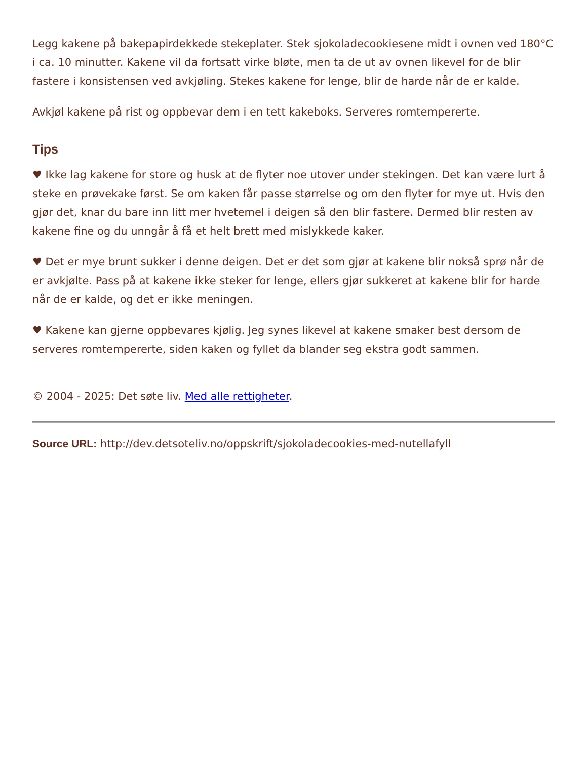Legg kakene på bakepapirdekkede stekeplater. Stek sjokoladecookiesene midt i ovnen ved 180°C i ca. 10 minutter. Kakene vil da fortsatt virke bløte, men ta de ut av ovnen likevel for de blir fastere i konsistensen ved avkjøling. Stekes kakene for lenge, blir de harde når de er kalde.
Avkjøl kakene på rist og oppbevar dem i en tett kakeboks. Serveres romtempererte.
Tips
♥ Ikke lag kakene for store og husk at de flyter noe utover under stekingen. Det kan være lurt å steke en prøvekake først. Se om kaken får passe størrelse og om den flyter for mye ut. Hvis den gjør det, knar du bare inn litt mer hvetemel i deigen så den blir fastere. Dermed blir resten av kakene fine og du unngår å få et helt brett med mislykkede kaker.
♥ Det er mye brunt sukker i denne deigen. Det er det som gjør at kakene blir nokså sprø når de er avkjølte. Pass på at kakene ikke steker for lenge, ellers gjør sukkeret at kakene blir for harde når de er kalde, og det er ikke meningen.
♥ Kakene kan gjerne oppbevares kjølig. Jeg synes likevel at kakene smaker best dersom de serveres romtempererte, siden kaken og fyllet da blander seg ekstra godt sammen.
© 2004 - 2025: Det søte liv. Med alle rettigheter.
Source URL: http://dev.detsoteliv.no/oppskrift/sjokoladecookies-med-nutellafyll